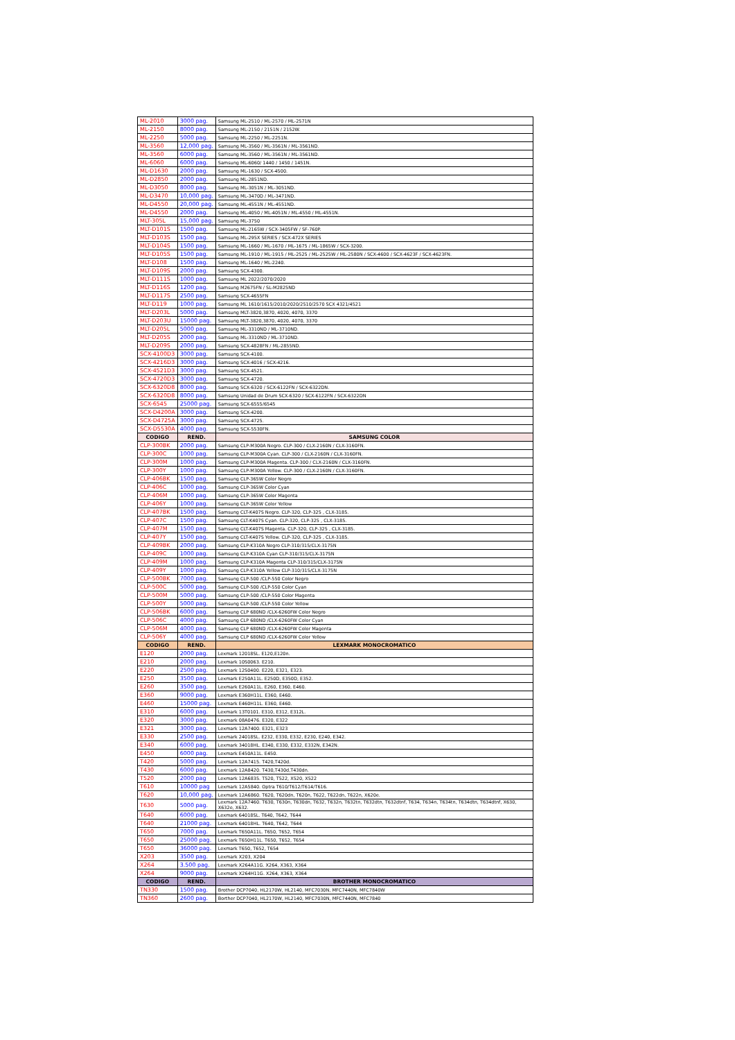| ML-2010 | 3000 pag. | Samsung ML-2510 / ML-2570 / ML-2571N |
| ML-2150 | 8000 pag. | Samsung ML-2150 / 2151N / 2152W. |
| ML-2250 | 5000 pag. | Samsung ML-2250 / ML-2251N. |
| ML-3560 | 12,000 pag. | Samsung ML-3560 / ML-3561N / ML-3561ND. |
| ML-3560 | 6000 pag. | Samsung ML-3560 / ML-3561N / ML-3561ND. |
| ML-6060 | 6000 pag. | Samsung ML-6060/ 1440 / 1450 / 1451N. |
| ML-D1630 | 2000 pag. | Samsung ML-1630 / SCX-4500. |
| ML-D2850 | 2000 pag. | Samsung ML-2851ND. |
| ML-D3050 | 8000 pag. | Samsung ML-3051N / ML-3051ND. |
| ML-D3470 | 10,000 pag. | Samsung ML-3470D / ML-3471ND. |
| ML-D4550 | 20,000 pag. | Samsung ML-4551N / ML-4551ND. |
| ML-D4550 | 2000 pag. | Samsung ML-4050 / ML-4051N / ML-4550 / ML-4551N. |
| MLT-305L | 15,000 pag. | Samsung ML-3750 |
| MLT-D101S | 1500 pag. | Samsung ML-2165W / SCX-3405FW / SF-760P. |
| MLT-D103S | 1500 pag. | Samsung ML-295X SERIES / SCX-472X SERIES |
| MLT-D104S | 1500 pag. | Samsung ML-1660 / ML-1670 / ML-1675 / ML-1865W / SCX-3200. |
| MLT-D105S | 1500 pag. | Samsung ML-1910 / ML-1915 / ML-2525 / ML-2525W / ML-2580N / SCX-4600 / SCX-4623F / SCX-4623FN. |
| MLT-D108 | 1500 pag. | Samsung ML-1640 / ML-2240. |
| MLT-D109S | 2000 pag. | Samsung SCX-4300. |
| MLT-D111S | 1000 pag. | Samsung ML 2022/2070/2020 |
| MLT-D116S | 1200 pag. | Samsung M2675FN / SL-M2825ND |
| MLT-D117S | 2500 pag. | Samsung SCX-4655FN |
| MLT-D119 | 1000 pag. | Samsung ML 1610/1615/2010/2020/2510/2570 SCX 4321/4521 |
| MLT-D203L | 5000 pag. | Samsung MLT-3820,3870, 4020, 4070, 3370 |
| MLT-D203U | 15000 pag. | Samsung MLT-3820,3870, 4020, 4070, 3370 |
| MLT-D205L | 5000 pag. | Samsung ML-3310ND / ML-3710ND. |
| MLT-D205S | 2000 pag. | Samsung ML-3310ND / ML-3710ND. |
| MLT-D209S | 2000 pag. | Samsung SCX-4828FN / ML-2855ND. |
| SCX-4100D3 | 3000 pag. | Samsung SCX-4100. |
| SCX-4216D3 | 3000 pag. | Samsung SCX-4016 / SCX-4216. |
| SCX-4521D3 | 3000 pag. | Samsung SCX-4521. |
| SCX-4720D3 | 3000 pag. | Samsung SCX-4720. |
| SCX-6320D8 | 8000 pag. | Samsung SCX-6320 / SCX-6122FN / SCX-6322DN. |
| SCX-6320D8 | 8000 pag. | Samsung Unidad de Drum SCX-6320 / SCX-6122FN / SCX-6322DN |
| SCX-6545 | 25000 pag. | Samsung SCX-6555/6545 |
| SCX-D4200A | 3000 pag. | Samsung SCX-4200. |
| SCX-D4725A | 3000 pag. | Samsung SCX-4725. |
| SCX-D5530A | 4000 pag. | Samsung SCX-5530FN. |
| CODIGO | REND. | SAMSUNG COLOR |
| CLP-300BK | 2000 pag. | Samsung CLP-M300A Negro. CLP-300 / CLX-2160N / CLX-3160FN. |
| CLP-300C | 1000 pag. | Samsung CLP-M300A Cyan. CLP-300 / CLX-2160N / CLX-3160FN. |
| CLP-300M | 1000 pag. | Samsung CLP-M300A Magenta. CLP-300 / CLX-2160N / CLX-3160FN. |
| CLP-300Y | 1000 pag. | Samsung CLP-M300A Yellow. CLP-300 / CLX-2160N / CLX-3160FN. |
| CLP-406BK | 1500 pag. | Samsung CLP-365W Color Negro |
| CLP-406C | 1000 pag. | Samsung CLP-365W Color Cyan |
| CLP-406M | 1000 pag. | Samsung CLP-365W Color Magenta |
| CLP-406Y | 1000 pag. | Samsung CLP-365W Color Yellow |
| CLP-407BK | 1500 pag. | Samsung CLT-K407S Negro. CLP-320, CLP-325 , CLX-3185. |
| CLP-407C | 1500 pag. | Samsung CLT-K407S Cyan. CLP-320, CLP-325 , CLX-3185. |
| CLP-407M | 1500 pag. | Samsung CLT-K407S Magenta. CLP-320, CLP-325 , CLX-3185. |
| CLP-407Y | 1500 pag. | Samsung CLT-K407S Yellow. CLP-320, CLP-325 , CLX-3185. |
| CLP-409BK | 2000 pag. | Samsung CLP-K310A Negro CLP-310/315/CLX-3175N |
| CLP-409C | 1000 pag. | Samsung CLP-K310A Cyan CLP-310/315/CLX-3175N |
| CLP-409M | 1000 pag. | Samsung CLP-K310A Magenta CLP-310/315/CLX-3175N |
| CLP-409Y | 1000 pag. | Samsung CLP-K310A Yellow CLP-310/315/CLX-3175N |
| CLP-500BK | 7000 pag. | Samsung CLP-500 /CLP-550 Color Negro |
| CLP-500C | 5000 pag. | Samsung CLP-500 /CLP-550 Color Cyan |
| CLP-500M | 5000 pag. | Samsung CLP-500 /CLP-550 Color Magenta |
| CLP-500Y | 5000 pag. | Samsung CLP-500 /CLP-550 Color Yellow |
| CLP-506BK | 6000 pag. | Samsung CLP 680ND /CLX-6260FW Color Negro |
| CLP-506C | 4000 pag. | Samsung CLP 680ND /CLX-6260FW Color Cyan |
| CLP-506M | 4000 pag. | Samsung CLP 680ND /CLX-6260FW Color Magenta |
| CLP-506Y | 4000 pag. | Samsung CLP 680ND /CLX-6260FW Color Yellow |
| CODIGO | REND. | LEXMARK MONOCROMATICO |
| E120 | 2000 pag. | Lexmark 12018SL. E120,E120n. |
| E210 | 2000 pag. | Lexmark 10S0063. E210. |
| E220 | 2500 pag. | Lexmark 12S0400. E220, E321, E323. |
| E250 | 3500 pag. | Lexmark E250A11L. E250D, E350D, E352. |
| E260 | 3500 pag. | Lexmark E260A11L. E260, E360, E460. |
| E360 | 9000 pag. | Lexmark E360H11L. E360, E460. |
| E460 | 15000 pag. | Lexmark E460H11L. E360, E460. |
| E310 | 6000 pag. | Lexmark 13T0101. E310, E312, E312L. |
| E320 | 3000 pag. | Lexmark 08A0476. E320, E322 |
| E321 | 3000 pag. | Lexmark 12A7400. E321, E323 |
| E330 | 2500 pag. | Lexmark 24018SL. E232, E330, E332, E230, E240, E342. |
| E340 | 6000 pag. | Lexmark 34018HL. E340, E330, E332, E332N, E342N. |
| E450 | 6000 pag. | Lexmark E450A11L. E450. |
| T420 | 5000 pag. | Lexmark 12A7415. T420,T420d. |
| T430 | 6000 pag. | Lexmark 12A8420. T430,T430d,T430dn. |
| T520 | 2000 pag | Lexmark 12A6835. T520, T522, X520, X522 |
| T610 | 10000 pag | Lexmark 12A5840. Optra T610/T612/T614/T616. |
| T620 | 10,000 pag. | Lexmark 12A6860. T620, T620dn, T620n, T622, T622dn, T622n, X620e. |
| T630 | 5000 pag. | Lexmark 12A7460. T630, T630n, T630dn, T632, T632n, T632tn, T632dtn, T632dtnf, T634, T634n, T634tn, T634dtn, T634dtnf, X630, X632e, X632. |
| T640 | 6000 pag. | Lexmark 64018SL. T640, T642, T644 |
| T640 | 21000 pag. | Lexmark 64018HL. T640, T642, T644 |
| T650 | 7000 pag. | Lexmark T650A11L. T650, T652, T654 |
| T650 | 25000 pag. | Lexmark T650H11L. T650, T652, T654 |
| T650 | 36000 pag. | Lexmark T650, T652, T654 |
| X203 | 3500 pag. | Lexmark X203, X204 |
| X264 | 3.500 pag. | Lexmark X264A11G. X264, X363, X364 |
| X264 | 9000 pag. | Lexmark X264H11G. X264, X363, X364 |
| CODIGO | REND. | BROTHER MONOCROMATICO |
| TN330 | 1500 pag. | Brother DCP7040, HL2170W, HL2140, MFC7030N, MFC7440N, MFC7840W |
| TN360 | 2600 pag. | Borther DCP7040, HL2170W, HL2140, MFC7030N, MFC7440N, MFC7840 |